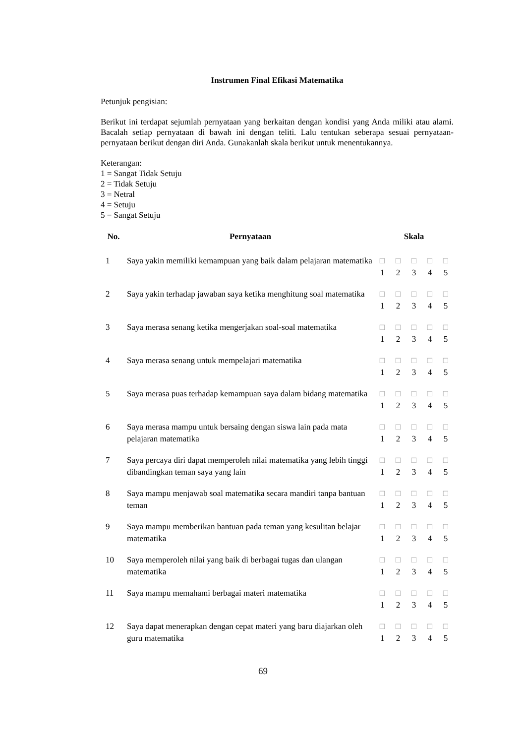Instrumen Final Efikasi Matematika
Petunjuk pengisian:
Berikut ini terdapat sejumlah pernyataan yang berkaitan dengan kondisi yang Anda miliki atau alami. Bacalah setiap pernyataan di bawah ini dengan teliti. Lalu tentukan seberapa sesuai pernyataan-pernyataan berikut dengan diri Anda. Gunakanlah skala berikut untuk menentukannya.
Keterangan:
1 = Sangat Tidak Setuju
2 = Tidak Setuju
3 = Netral
4 = Setuju
5 = Sangat Setuju
| No. | Pernyataan | Skala | | | | |
| --- | --- | --- | --- | --- | --- | --- |
| 1 | Saya yakin memiliki kemampuan yang baik dalam pelajaran matematika | □ 1 | □ 2 | □ 3 | □ 4 | □ 5 |
| 2 | Saya yakin terhadap jawaban saya ketika menghitung soal matematika | □ 1 | □ 2 | □ 3 | □ 4 | □ 5 |
| 3 | Saya merasa senang ketika mengerjakan soal-soal matematika | □ 1 | □ 2 | □ 3 | □ 4 | □ 5 |
| 4 | Saya merasa senang untuk mempelajari matematika | □ 1 | □ 2 | □ 3 | □ 4 | □ 5 |
| 5 | Saya merasa puas terhadap kemampuan saya dalam bidang matematika | □ 1 | □ 2 | □ 3 | □ 4 | □ 5 |
| 6 | Saya merasa mampu untuk bersaing dengan siswa lain pada mata pelajaran matematika | □ 1 | □ 2 | □ 3 | □ 4 | □ 5 |
| 7 | Saya percaya diri dapat memperoleh nilai matematika yang lebih tinggi dibandingkan teman saya yang lain | □ 1 | □ 2 | □ 3 | □ 4 | □ 5 |
| 8 | Saya mampu menjawab soal matematika secara mandiri tanpa bantuan teman | □ 1 | □ 2 | □ 3 | □ 4 | □ 5 |
| 9 | Saya mampu memberikan bantuan pada teman yang kesulitan belajar matematika | □ 1 | □ 2 | □ 3 | □ 4 | □ 5 |
| 10 | Saya memperoleh nilai yang baik di berbagai tugas dan ulangan matematika | □ 1 | □ 2 | □ 3 | □ 4 | □ 5 |
| 11 | Saya mampu memahami berbagai materi matematika | □ 1 | □ 2 | □ 3 | □ 4 | □ 5 |
| 12 | Saya dapat menerapkan dengan cepat materi yang baru diajarkan oleh guru matematika | □ 1 | □ 2 | □ 3 | □ 4 | □ 5 |
69